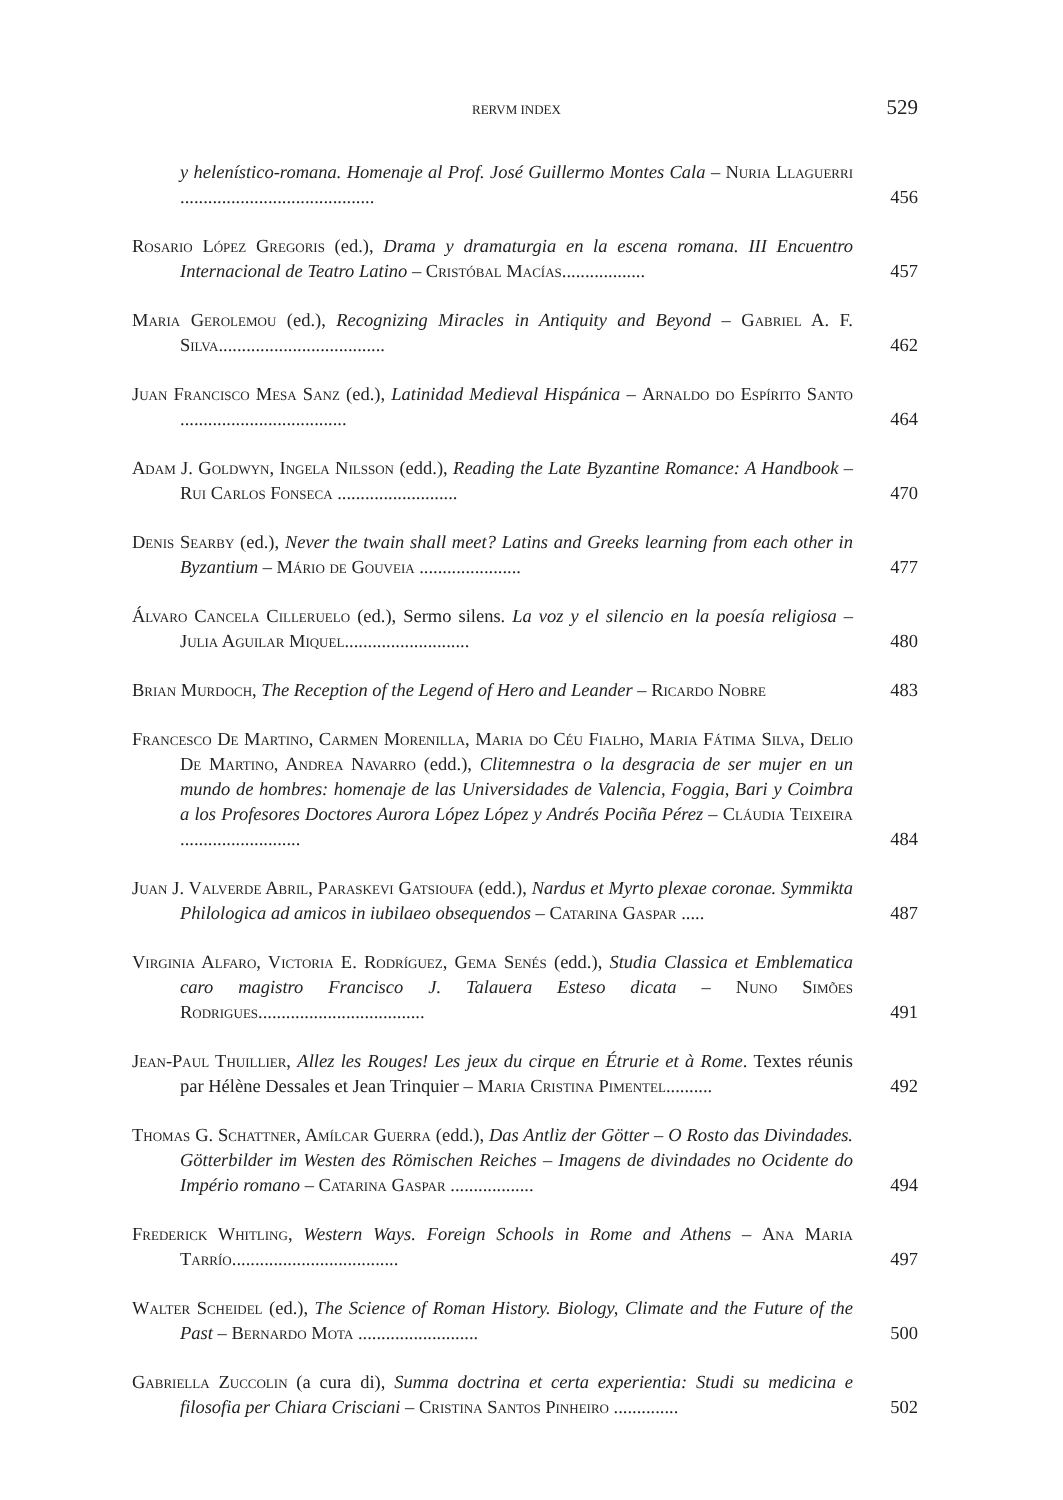RERVM INDEX 529
y helenístico-romana. Homenaje al Prof. José Guillermo Montes Cala – Nuria Llaguerri ..........................................
456
Rosario López Gregoris (ed.), Drama y dramaturgia en la escena romana. III Encuentro Internacional de Teatro Latino – Cristóbal Macías..................
457
Maria Gerolemou (ed.), Recognizing Miracles in Antiquity and Beyond – Gabriel A. F. Silva....................................
462
Juan Francisco Mesa Sanz (ed.), Latinidad Medieval Hispánica – Arnaldo do Espírito Santo ....................................
464
Adam J. Goldwyn, Ingela Nilsson (edd.), Reading the Late Byzantine Romance: A Handbook – Rui Carlos Fonseca ..........................
470
Denis Searby (ed.), Never the twain shall meet? Latins and Greeks learning from each other in Byzantium – Mário de Gouveia ......................
477
Álvaro Cancela Cilleruelo (ed.), Sermo silens. La voz y el silencio en la poesía religiosa – Julia Aguilar Miquel...........................
480
Brian Murdoch, The Reception of the Legend of Hero and Leander – Ricardo Nobre
483
Francesco De Martino, Carmen Morenilla, Maria do Céu Fialho, Maria Fátima Silva, Delio De Martino, Andrea Navarro (edd.), Clitemnestra o la desgracia de ser mujer en un mundo de hombres: homenaje de las Universidades de Valencia, Foggia, Bari y Coimbra a los Profesores Doctores Aurora López López y Andrés Pociña Pérez – Cláudia Teixeira ..........................
484
Juan J. Valverde Abril, Paraskevi Gatsioufa (edd.), Nardus et Myrto plexae coronae. Symmikta Philologica ad amicos in iubilaeo obsequendos – Catarina Gaspar .....
487
Virginia Alfaro, Victoria E. Rodríguez, Gema Senés (edd.), Studia Classica et Emblematica caro magistro Francisco J. Talauera Esteso dicata – Nuno Simões Rodrigues....................................
491
Jean-Paul Thuillier, Allez les Rouges! Les jeux du cirque en Étrurie et à Rome. Textes réunis par Hélène Dessales et Jean Trinquier – Maria Cristina Pimentel..........
492
Thomas G. Schattner, Amílcar Guerra (edd.), Das Antliz der Götter – O Rosto das Divindades. Götterbilder im Westen des Römischen Reiches – Imagens de divindades no Ocidente do Império romano – Catarina Gaspar ..................
494
Frederick Whitling, Western Ways. Foreign Schools in Rome and Athens – Ana Maria Tarrío....................................
497
Walter Scheidel (ed.), The Science of Roman History. Biology, Climate and the Future of the Past – Bernardo Mota ..........................
500
Gabriella Zuccolin (a cura di), Summa doctrina et certa experientia: Studi su medicina e filosofia per Chiara Crisciani – Cristina Santos Pinheiro ..............
502